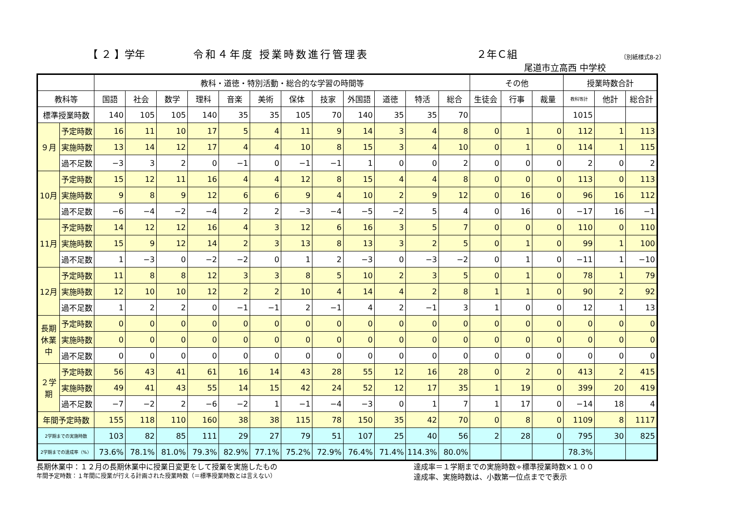【 ２ 】学年 令和４年度 授業時数進行管理表 ２年Ｃ組 〔別紙様式8-2〕
尾道市立高西 中学校
| | | 教科・道徳・特別活動・総合的な学習の時間等 | | | | | | | | | | | | その他 | | | 授業時数合計 | | |
| --- | --- | --- | --- | --- | --- | --- | --- | --- | --- | --- | --- | --- | --- | --- | --- | --- | --- | --- | --- |
| 教科等 | | 国語 | 社会 | 数学 | 理科 | 音楽 | 美術 | 保体 | 技家 | 外国語 | 道徳 | 特活 | 総合 | 生徒会 | 行事 | 裁量 | 教科等計 | 他計 | 総合計 |
| 標準授業時数 | | 140 | 105 | 105 | 140 | 35 | 35 | 105 | 70 | 140 | 35 | 35 | 70 | | | | 1015 | | |
| ９月 | 予定時数 | 16 | 11 | 10 | 17 | 5 | 4 | 11 | 9 | 14 | 3 | 4 | 8 | 0 | 1 | 0 | 112 | 1 | 113 |
| | 実施時数 | 13 | 14 | 12 | 17 | 4 | 4 | 10 | 8 | 15 | 3 | 4 | 10 | 0 | 1 | 0 | 114 | 1 | 115 |
| | 過不足数 | −3 | 3 | 2 | 0 | −1 | 0 | −1 | −1 | 1 | 0 | 0 | 2 | 0 | 0 | 0 | 2 | 0 | 2 |
| 10月 | 予定時数 | 15 | 12 | 11 | 16 | 4 | 4 | 12 | 8 | 15 | 4 | 4 | 8 | 0 | 0 | 0 | 113 | 0 | 113 |
| | 実施時数 | 9 | 8 | 9 | 12 | 6 | 6 | 9 | 4 | 10 | 2 | 9 | 12 | 0 | 16 | 0 | 96 | 16 | 112 |
| | 過不足数 | −6 | −4 | −2 | −4 | 2 | 2 | −3 | −4 | −5 | −2 | 5 | 4 | 0 | 16 | 0 | −17 | 16 | −1 |
| 11月 | 予定時数 | 14 | 12 | 12 | 16 | 4 | 3 | 12 | 6 | 16 | 3 | 5 | 7 | 0 | 0 | 0 | 110 | 0 | 110 |
| | 実施時数 | 15 | 9 | 12 | 14 | 2 | 3 | 13 | 8 | 13 | 3 | 2 | 5 | 0 | 1 | 0 | 99 | 1 | 100 |
| | 過不足数 | 1 | −3 | 0 | −2 | −2 | 0 | 1 | 2 | −3 | 0 | −3 | −2 | 0 | 1 | 0 | −11 | 1 | −10 |
| 12月 | 予定時数 | 11 | 8 | 8 | 12 | 3 | 3 | 8 | 5 | 10 | 2 | 3 | 5 | 0 | 1 | 0 | 78 | 1 | 79 |
| | 実施時数 | 12 | 10 | 10 | 12 | 2 | 2 | 10 | 4 | 14 | 4 | 2 | 8 | 1 | 1 | 0 | 90 | 2 | 92 |
| | 過不足数 | 1 | 2 | 2 | 0 | −1 | −1 | 2 | −1 | 4 | 2 | −1 | 3 | 1 | 0 | 0 | 12 | 1 | 13 |
| 長期休業中 | 予定時数 | 0 | 0 | 0 | 0 | 0 | 0 | 0 | 0 | 0 | 0 | 0 | 0 | 0 | 0 | 0 | 0 | 0 | 0 |
| | 実施時数 | 0 | 0 | 0 | 0 | 0 | 0 | 0 | 0 | 0 | 0 | 0 | 0 | 0 | 0 | 0 | 0 | 0 | 0 |
| | 過不足数 | 0 | 0 | 0 | 0 | 0 | 0 | 0 | 0 | 0 | 0 | 0 | 0 | 0 | 0 | 0 | 0 | 0 | 0 |
| ２学期 | 予定時数 | 56 | 43 | 41 | 61 | 16 | 14 | 43 | 28 | 55 | 12 | 16 | 28 | 0 | 2 | 0 | 413 | 2 | 415 |
| | 実施時数 | 49 | 41 | 43 | 55 | 14 | 15 | 42 | 24 | 52 | 12 | 17 | 35 | 1 | 19 | 0 | 399 | 20 | 419 |
| | 過不足数 | −7 | −2 | 2 | −6 | −2 | 1 | −1 | −4 | −3 | 0 | 1 | 7 | 1 | 17 | 0 | −14 | 18 | 4 |
| 年間予定時数 | | 155 | 118 | 110 | 160 | 38 | 38 | 115 | 78 | 150 | 35 | 42 | 70 | 0 | 8 | 0 | 1109 | 8 | 1117 |
| 2学期までの実施時数 | | 103 | 82 | 85 | 111 | 29 | 27 | 79 | 51 | 107 | 25 | 40 | 56 | 2 | 28 | 0 | 795 | 30 | 825 |
| 2学期までの達成率（%） | | 73.6% | 78.1% | 81.0% | 79.3% | 82.9% | 77.1% | 75.2% | 72.9% | 76.4% | 71.4% | 114.3% | 80.0% | | | | 78.3% | | |
長期休業中：１２月の長期休業中に授業日変更をして授業を実施したもの
年間予定時数：１年間に授業が行える計画された授業時数（＝標準授業時数とは言えない）
達成率＝１学期までの実施時数÷標準授業時数×１００
達成率、実施時数は、小数第一位点までで表示